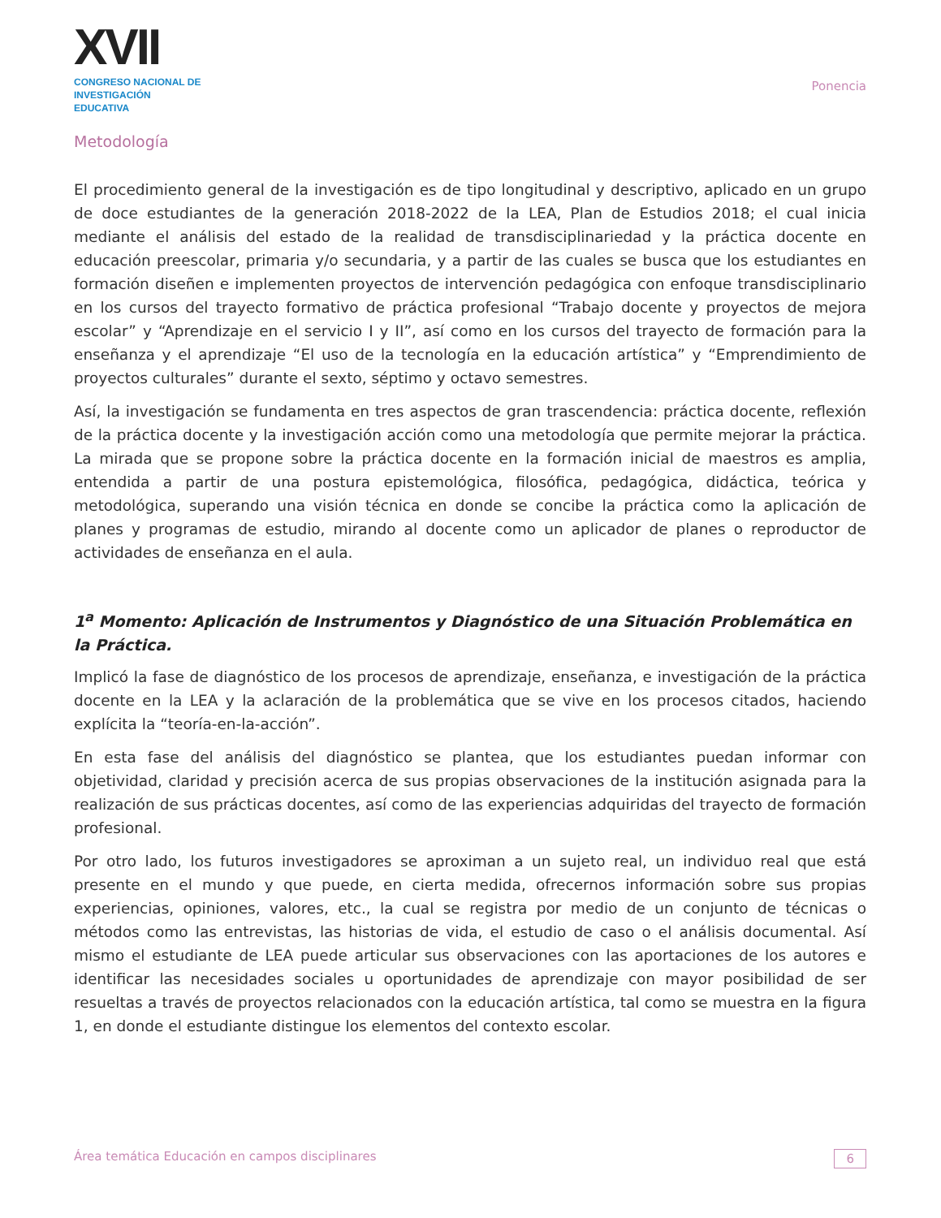XVII
CONGRESO NACIONAL DE
INVESTIGACIÓN EDUCATIVA
Ponencia
Metodología
El procedimiento general de la investigación es de tipo longitudinal y descriptivo, aplicado en un grupo de doce estudiantes de la generación 2018-2022 de la LEA, Plan de Estudios 2018; el cual inicia mediante el análisis del estado de la realidad de transdisciplinariedad y la práctica docente en educación preescolar, primaria y/o secundaria, y a partir de las cuales se busca que los estudiantes en formación diseñen e implementen proyectos de intervención pedagógica con enfoque transdisciplinario en los cursos del trayecto formativo de práctica profesional “Trabajo docente y proyectos de mejora escolar” y “Aprendizaje en el servicio I y II”, así como en los cursos del trayecto de formación para la enseñanza y el aprendizaje “El uso de la tecnología en la educación artística” y “Emprendimiento de proyectos culturales” durante el sexto, séptimo y octavo semestres.
Así, la investigación se fundamenta en tres aspectos de gran trascendencia: práctica docente, reflexión de la práctica docente y la investigación acción como una metodología que permite mejorar la práctica. La mirada que se propone sobre la práctica docente en la formación inicial de maestros es amplia, entendida a partir de una postura epistemológica, filosófica, pedagógica, didáctica, teórica y metodológica, superando una visión técnica en donde se concibe la práctica como la aplicación de planes y programas de estudio, mirando al docente como un aplicador de planes o reproductor de actividades de enseñanza en el aula.
1<sup>a</sup> Momento: Aplicación de Instrumentos y Diagnóstico de una Situación Problemática en la Práctica.
Implicó la fase de diagnóstico de los procesos de aprendizaje, enseñanza, e investigación de la práctica docente en la LEA y la aclaración de la problemática que se vive en los procesos citados, haciendo explícita la “teoría-en-la-acción”.
En esta fase del análisis del diagnóstico se plantea, que los estudiantes puedan informar con objetividad, claridad y precisión acerca de sus propias observaciones de la institución asignada para la realización de sus prácticas docentes, así como de las experiencias adquiridas del trayecto de formación profesional.
Por otro lado, los futuros investigadores se aproximan a un sujeto real, un individuo real que está presente en el mundo y que puede, en cierta medida, ofrecernos información sobre sus propias experiencias, opiniones, valores, etc., la cual se registra por medio de un conjunto de técnicas o métodos como las entrevistas, las historias de vida, el estudio de caso o el análisis documental. Así mismo el estudiante de LEA puede articular sus observaciones con las aportaciones de los autores e identificar las necesidades sociales u oportunidades de aprendizaje con mayor posibilidad de ser resueltas a través de proyectos relacionados con la educación artística, tal como se muestra en la figura 1, en donde el estudiante distingue los elementos del contexto escolar.
Área temática Educación en campos disciplinares 6